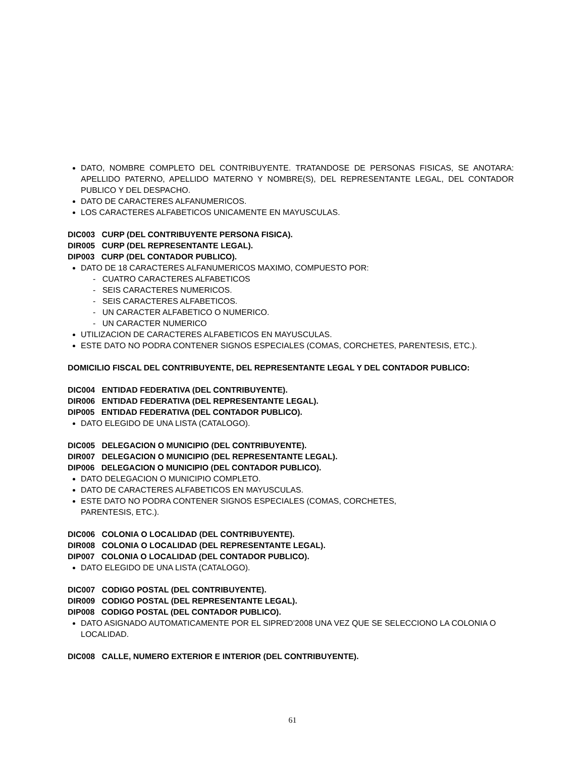DATO, NOMBRE COMPLETO DEL CONTRIBUYENTE. TRATANDOSE DE PERSONAS FISICAS, SE ANOTARA: APELLIDO PATERNO, APELLIDO MATERNO Y NOMBRE(S), DEL REPRESENTANTE LEGAL, DEL CONTADOR PUBLICO Y DEL DESPACHO.
DATO DE CARACTERES ALFANUMERICOS.
LOS CARACTERES ALFABETICOS UNICAMENTE EN MAYUSCULAS.
DIC003 CURP (DEL CONTRIBUYENTE PERSONA FISICA).
DIR005 CURP (DEL REPRESENTANTE LEGAL).
DIP003 CURP (DEL CONTADOR PUBLICO).
DATO DE 18 CARACTERES ALFANUMERICOS MAXIMO, COMPUESTO POR:
- CUATRO CARACTERES ALFABETICOS
- SEIS CARACTERES NUMERICOS.
- SEIS CARACTERES ALFABETICOS.
- UN CARACTER ALFABETICO O NUMERICO.
- UN CARACTER NUMERICO
UTILIZACION DE CARACTERES ALFABETICOS EN MAYUSCULAS.
ESTE DATO NO PODRA CONTENER SIGNOS ESPECIALES (COMAS, CORCHETES, PARENTESIS, ETC.).
DOMICILIO FISCAL DEL CONTRIBUYENTE, DEL REPRESENTANTE LEGAL Y DEL CONTADOR PUBLICO:
DIC004 ENTIDAD FEDERATIVA (DEL CONTRIBUYENTE).
DIR006 ENTIDAD FEDERATIVA (DEL REPRESENTANTE LEGAL).
DIP005 ENTIDAD FEDERATIVA (DEL CONTADOR PUBLICO).
DATO ELEGIDO DE UNA LISTA (CATALOGO).
DIC005 DELEGACION O MUNICIPIO (DEL CONTRIBUYENTE).
DIR007 DELEGACION O MUNICIPIO (DEL REPRESENTANTE LEGAL).
DIP006 DELEGACION O MUNICIPIO (DEL CONTADOR PUBLICO).
DATO DELEGACION O MUNICIPIO COMPLETO.
DATO DE CARACTERES ALFABETICOS EN MAYUSCULAS.
ESTE DATO NO PODRA CONTENER SIGNOS ESPECIALES (COMAS, CORCHETES,
PARENTESIS, ETC.).
DIC006 COLONIA O LOCALIDAD (DEL CONTRIBUYENTE).
DIR008 COLONIA O LOCALIDAD (DEL REPRESENTANTE LEGAL).
DIP007 COLONIA O LOCALIDAD (DEL CONTADOR PUBLICO).
DATO ELEGIDO DE UNA LISTA (CATALOGO).
DIC007 CODIGO POSTAL (DEL CONTRIBUYENTE).
DIR009 CODIGO POSTAL (DEL REPRESENTANTE LEGAL).
DIP008 CODIGO POSTAL (DEL CONTADOR PUBLICO).
DATO ASIGNADO AUTOMATICAMENTE POR EL SIPRED’2008 UNA VEZ QUE SE SELECCIONO LA COLONIA O LOCALIDAD.
DIC008 CALLE, NUMERO EXTERIOR E INTERIOR (DEL CONTRIBUYENTE).
61